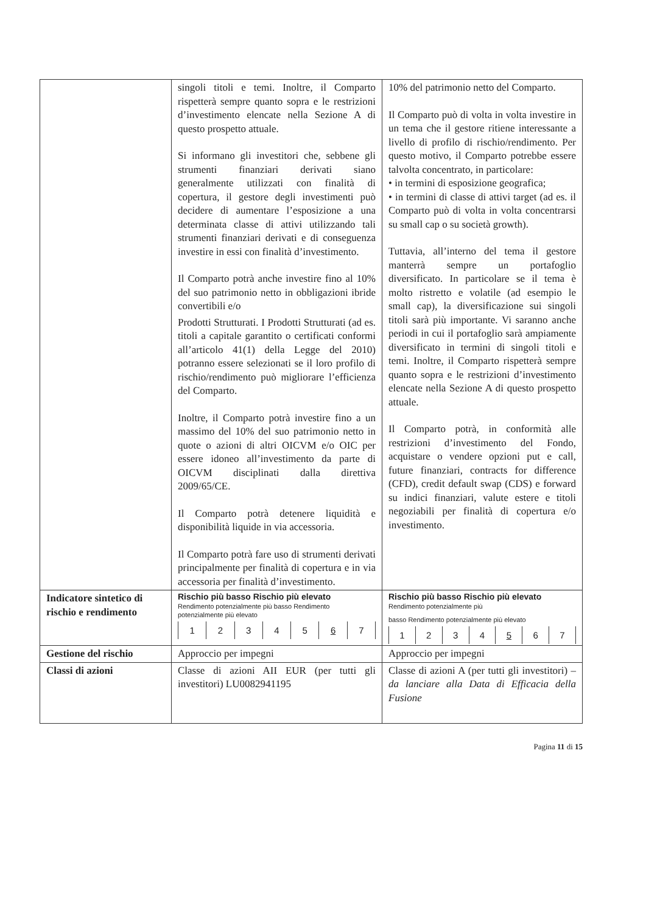| | singoli titoli e temi. Inoltre, il Comparto rispetterà sempre quanto sopra e le restrizioni d’investimento elencate nella Sezione A di questo prospetto attuale. Si informano gli investitori che, sebbene gli strumenti finanziari derivati siano generalmente utilizzati con finalità di copertura, il gestore degli investimenti può decidere di aumentare l’esposizione a una determinata classe di attivi utilizzando tali strumenti finanziari derivati e di conseguenza investire in essi con finalità d’investimento. Il Comparto potrà anche investire fino al 10% del suo patrimonio netto in obbligazioni ibride convertibili e/o Prodotti Strutturati. I Prodotti Strutturati (ad es. titoli a capitale garantito o certificati conformi all’articolo 41(1) della Legge del 2010) potranno essere selezionati se il loro profilo di rischio/rendimento può migliorare l’efficienza del Comparto. Inoltre, il Comparto potrà investire fino a un massimo del 10% del suo patrimonio netto in quote o azioni di altri OICVM e/o OIC per essere idoneo all’investimento da parte di OICVM disciplinati dalla direttiva 2009/65/CE. Il Comparto potrà detenere liquidità e disponibilità liquide in via accessoria. Il Comparto potrà fare uso di strumenti derivati principalmente per finalità di copertura e in via accessoria per finalità d’investimento. | 10% del patrimonio netto del Comparto. Il Comparto può di volta in volta investire in un tema che il gestore ritiene interessante a livello di profilo di rischio/rendimento. Per questo motivo, il Comparto potrebbe essere talvolta concentrato, in particolare: • in termini di esposizione geografica; • in termini di classe di attivi target (ad es. il Comparto può di volta in volta concentrarsi su small cap o su società growth). Tuttavia, all’interno del tema il gestore manterrà sempre un portafoglio diversificato. In particolare se il tema è molto ristretto e volatile (ad esempio le small cap), la diversificazione sui singoli titoli sarà più importante. Vi saranno anche periodi in cui il portafoglio sarà ampiamente diversificato in termini di singoli titoli e temi. Inoltre, il Comparto rispetterà sempre quanto sopra e le restrizioni d’investimento elencate nella Sezione A di questo prospetto attuale. Il Comparto potrà, in conformità alle restrizioni d’investimento del Fondo, acquistare o vendere opzioni put e call, future finanziari, contracts for difference (CFD), credit default swap (CDS) e forward su indici finanziari, valute estere e titoli negoziabili per finalità di copertura e/o investimento. |
| Indicatore sintetico di rischio e rendimento | Rischio più basso Rischio più elevato Rendimento potenzialmente più basso Rendimento potenzialmente più elevato / 1 / 2 / 3 / 4 / 5 / 6 / 7 / | Rischio più basso Rischio più elevato Rendimento potenzialmente più basso Rendimento potenzialmente più elevato / 1 / 2 / 3 / 4 / 5 / 6 / 7 / |
| Gestione del rischio | Approccio per impegni | Approccio per impegni |
| Classi di azioni | Classe di azioni AII EUR (per tutti gli investitori) LU0082941195 | Classe di azioni A (per tutti gli investitori) – da lanciare alla Data di Efficacia della Fusione |
Pagina 11 di 15